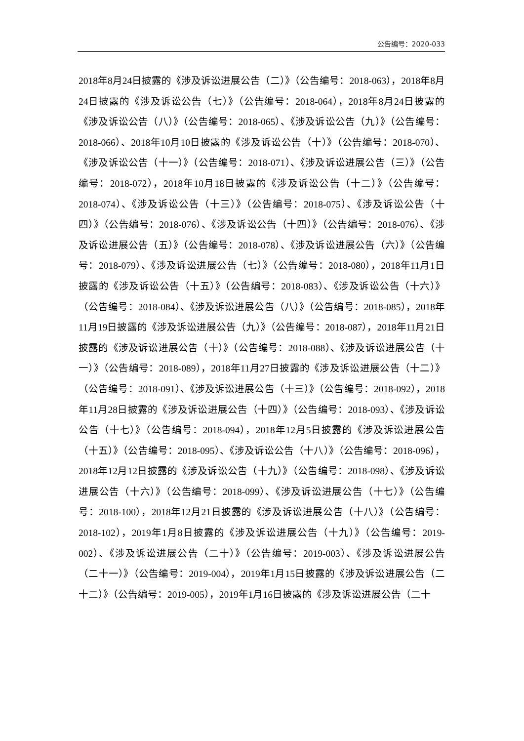公告编号：2020-033
2018年8月24日披露的《涉及诉讼进展公告（二）》（公告编号：2018-063），2018年8月24日披露的《涉及诉讼公告（七）》（公告编号：2018-064），2018年8月24日披露的《涉及诉讼公告（八）》（公告编号：2018-065）、《涉及诉讼公告（九）》（公告编号：2018-066）、2018年10月10日披露的《涉及诉讼公告（十）》（公告编号：2018-070）、《涉及诉讼公告（十一）》（公告编号：2018-071）、《涉及诉讼进展公告（三）》（公告编号：2018-072），2018年10月18日披露的《涉及诉讼公告（十二）》（公告编号：2018-074）、《涉及诉讼公告（十三）》（公告编号：2018-075）、《涉及诉讼公告（十四）》（公告编号：2018-076）、《涉及诉讼公告（十四）》（公告编号：2018-076）、《涉及诉讼进展公告（五）》（公告编号：2018-078）、《涉及诉讼进展公告（六）》（公告编号：2018-079）、《涉及诉讼进展公告（七）》（公告编号：2018-080），2018年11月1日披露的《涉及诉讼公告（十五）》（公告编号：2018-083）、《涉及诉讼公告（十六）》（公告编号：2018-084）、《涉及诉讼进展公告（八）》（公告编号：2018-085），2018年11月19日披露的《涉及诉讼进展公告（九）》（公告编号：2018-087），2018年11月21日披露的《涉及诉讼进展公告（十）》（公告编号：2018-088）、《涉及诉讼进展公告（十一）》（公告编号：2018-089），2018年11月27日披露的《涉及诉讼进展公告（十二）》（公告编号：2018-091）、《涉及诉讼进展公告（十三）》（公告编号：2018-092），2018年11月28日披露的《涉及诉讼进展公告（十四）》（公告编号：2018-093）、《涉及诉讼公告（十七）》（公告编号：2018-094），2018年12月5日披露的《涉及诉讼进展公告（十五）》（公告编号：2018-095）、《涉及诉讼公告（十八）》（公告编号：2018-096），2018年12月12日披露的《涉及诉讼公告（十九）》（公告编号：2018-098）、《涉及诉讼进展公告（十六）》（公告编号：2018-099）、《涉及诉讼进展公告（十七）》（公告编号：2018-100），2018年12月21日披露的《涉及诉讼进展公告（十八）》（公告编号：2018-102），2019年1月8日披露的《涉及诉讼进展公告（十九）》（公告编号：2019-002）、《涉及诉讼进展公告（二十）》（公告编号：2019-003）、《涉及诉讼进展公告（二十一）》（公告编号：2019-004），2019年1月15日披露的《涉及诉讼进展公告（二十二）》（公告编号：2019-005），2019年1月16日披露的《涉及诉讼进展公告（二十